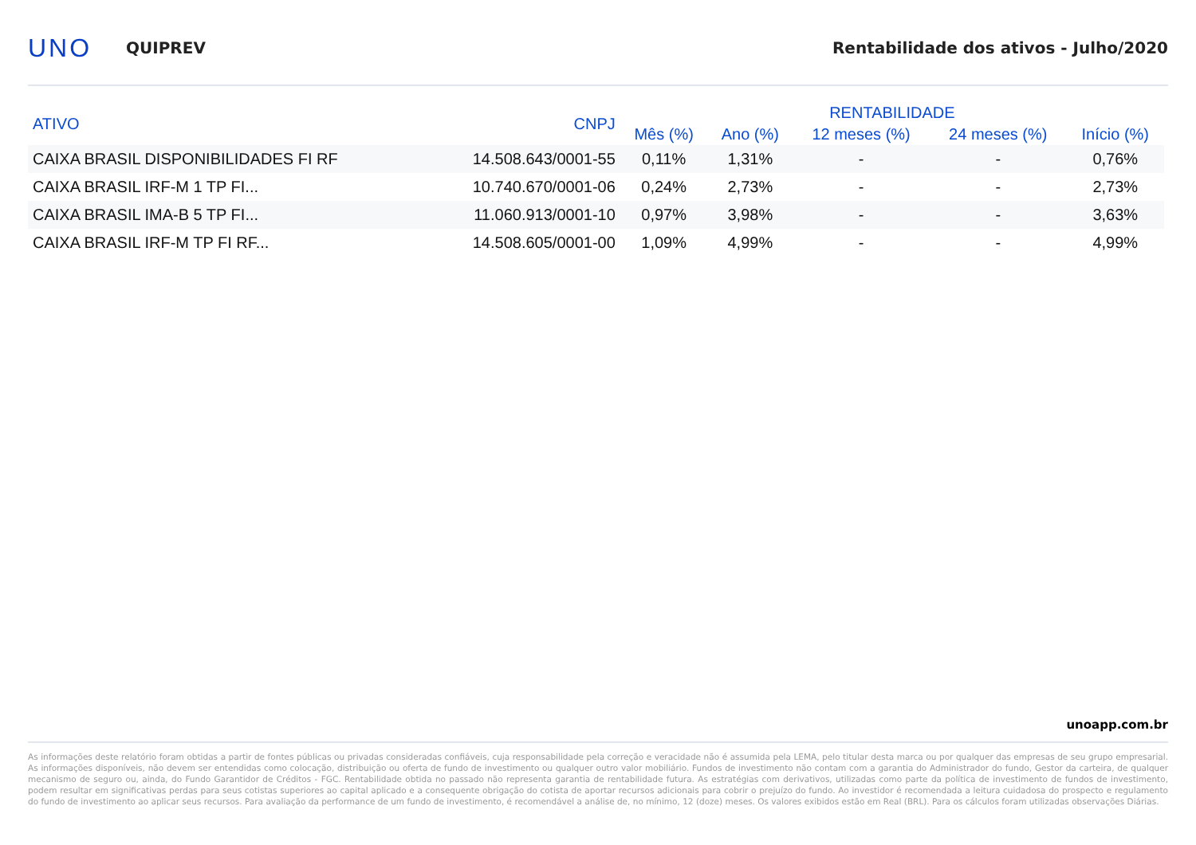UNO
QUIPREV
Rentabilidade dos ativos - Julho/2020
| ATIVO | CNPJ | RENTABILIDADE | | | | |
| --- | --- | --- | --- | --- | --- | --- |
| | | Mês (%) | Ano (%) | 12 meses (%) | 24 meses (%) | Início (%) |
| CAIXA BRASIL DISPONIBILIDADES FI RF | 14.508.643/0001-55 | 0,11% | 1,31% | - | - | 0,76% |
| CAIXA BRASIL IRF-M 1 TP FI... | 10.740.670/0001-06 | 0,24% | 2,73% | - | - | 2,73% |
| CAIXA BRASIL IMA-B 5 TP FI... | 11.060.913/0001-10 | 0,97% | 3,98% | - | - | 3,63% |
| CAIXA BRASIL IRF-M TP FI RF... | 14.508.605/0001-00 | 1,09% | 4,99% | - | - | 4,99% |
unoapp.com.br
As informações deste relatório foram obtidas a partir de fontes públicas ou privadas consideradas confiáveis, cuja responsabilidade pela correção e veracidade não é assumida pela LEMA, pelo titular desta marca ou por qualquer das empresas de seu grupo empresarial. As informações disponíveis, não devem ser entendidas como colocação, distribuição ou oferta de fundo de investimento ou qualquer outro valor mobiliário. Fundos de investimento não contam com a garantia do Administrador do fundo, Gestor da carteira, de qualquer mecanismo de seguro ou, ainda, do Fundo Garantidor de Créditos - FGC. Rentabilidade obtida no passado não representa garantia de rentabilidade futura. As estratégias com derivativos, utilizadas como parte da política de investimento de fundos de investimento, podem resultar em significativas perdas para seus cotistas superiores ao capital aplicado e a consequente obrigação do cotista de aportar recursos adicionais para cobrir o prejuízo do fundo. Ao investidor é recomendada a leitura cuidadosa do prospecto e regulamento do fundo de investimento ao aplicar seus recursos. Para avaliação da performance de um fundo de investimento, é recomendável a análise de, no mínimo, 12 (doze) meses. Os valores exibidos estão em Real (BRL). Para os cálculos foram utilizadas observações Diárias.